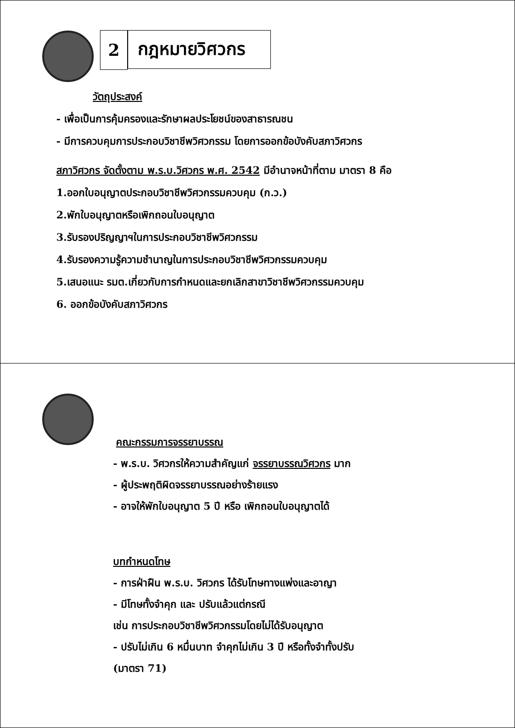2 กฎหมายวิศวกร
วัตถุประสงค์
- เพื่อเป็นการคุ้มครองและรักษาผลประโยชน์ของสาธารณชน
- มีการควบคุมการประกอบวิชาชีพวิศวกรรม โดยการออกข้อบังคับสภาวิศวกร
สภาวิศวกร จัดตั้งตาม พ.ร.บ.วิศวกร พ.ศ. 2542 มีอำนาจหน้าที่ตาม มาตรา 8 คือ
1.ออกใบอนุญาตประกอบวิชาชีพวิศวกรรมควบคุม (ก.ว.)
2.พักใบอนุญาตหรือเพิกถอนใบอนุญาต
3.รับรองปริญญาฯในการประกอบวิชาชีพวิศวกรรม
4.รับรองความรู้ความชำนาญในการประกอบวิชาชีพวิศวกรรมควบคุม
5.เสนอแนะ รมต.เกี่ยวกับการกำหนดและยกเลิกสาขาวิชาชีพวิศวกรรมควบคุม
6. ออกข้อบังคับสภาวิศวกร
คณะกรรมการจรรยาบรรณ
- พ.ร.บ. วิศวกรให้ความสำคัญแก่ จรรยาบรรณวิศวกร มาก
- ผู้ประพฤติผิดจรรยาบรรณอย่างร้ายแรง
- อาจให้พักใบอนุญาต 5 ปี หรือ เพิกถอนใบอนุญาตได้
บทกำหนดโทษ
- การฝ่าฝืน พ.ร.บ. วิศวกร ได้รับโทษทางแพ่งและอาญา
- มีโทษทั้งจำคุก และ ปรับแล้วแต่กรณี
เช่น การประกอบวิชาชีพวิศวกรรมโดยไม่ได้รับอนุญาต
- ปรับไม่เกิน 6 หมื่นบาท จำคุกไม่เกิน 3 ปี หรือทั้งจำทั้งปรับ
(มาตรา 71)